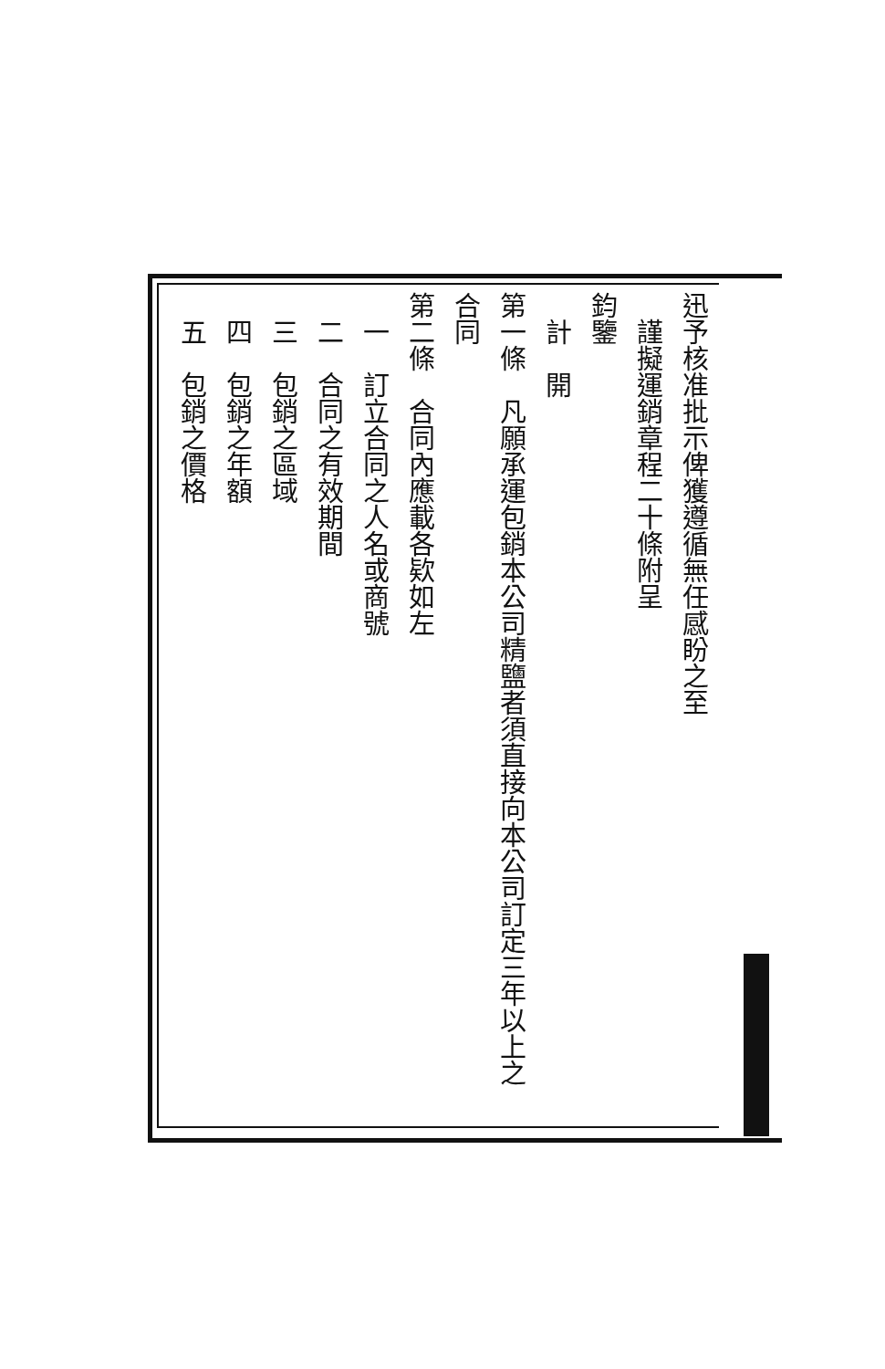迅予核准批示俾獲遵循無任感盼之至
　謹擬運銷章程二十條附呈
鈞鑒
　計　開
第一條　凡願承運包銷本公司精鹽者須直接向本公司訂定三年以上之
合同
第二條　合同內應載各欵如左
　一　訂立合同之人名或商號
　二　合同之有效期間
　三　包銷之區域
　四　包銷之年額
　五　包銷之價格